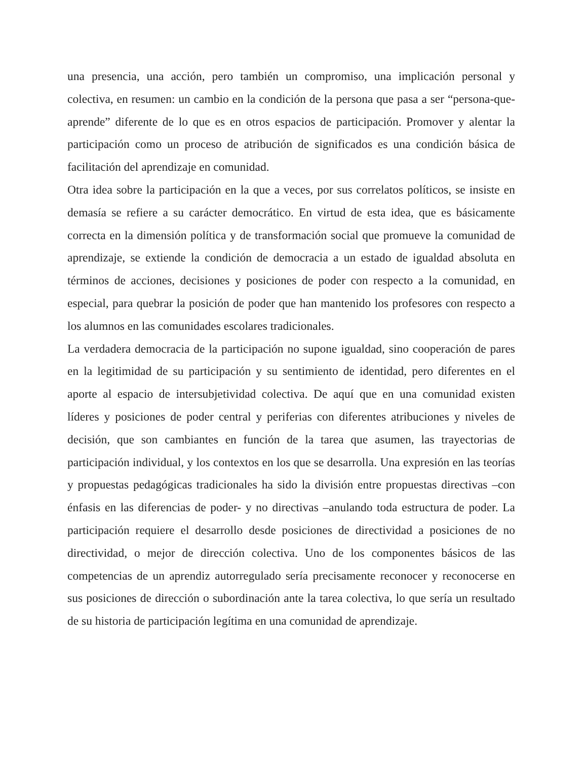una presencia, una acción, pero también un compromiso, una implicación personal y colectiva, en resumen: un cambio en la condición de la persona que pasa a ser “persona-que-aprende” diferente de lo que es en otros espacios de participación. Promover y alentar la participación como un proceso de atribución de significados es una condición básica de facilitación del aprendizaje en comunidad.
Otra idea sobre la participación en la que a veces, por sus correlatos políticos, se insiste en demasía se refiere a su carácter democrático. En virtud de esta idea, que es básicamente correcta en la dimensión política y de transformación social que promueve la comunidad de aprendizaje, se extiende la condición de democracia a un estado de igualdad absoluta en términos de acciones, decisiones y posiciones de poder con respecto a la comunidad, en especial, para quebrar la posición de poder que han mantenido los profesores con respecto a los alumnos en las comunidades escolares tradicionales.
La verdadera democracia de la participación no supone igualdad, sino cooperación de pares en la legitimidad de su participación y su sentimiento de identidad, pero diferentes en el aporte al espacio de intersubjetividad colectiva. De aquí que en una comunidad existen líderes y posiciones de poder central y periferias con diferentes atribuciones y niveles de decisión, que son cambiantes en función de la tarea que asumen, las trayectorias de participación individual, y los contextos en los que se desarrolla. Una expresión en las teorías y propuestas pedagógicas tradicionales ha sido la división entre propuestas directivas –con énfasis en las diferencias de poder- y no directivas –anulando toda estructura de poder. La participación requiere el desarrollo desde posiciones de directividad a posiciones de no directividad, o mejor de dirección colectiva. Uno de los componentes básicos de las competencias de un aprendiz autorregulado sería precisamente reconocer y reconocerse en sus posiciones de dirección o subordinación ante la tarea colectiva, lo que sería un resultado de su historia de participación legítima en una comunidad de aprendizaje.